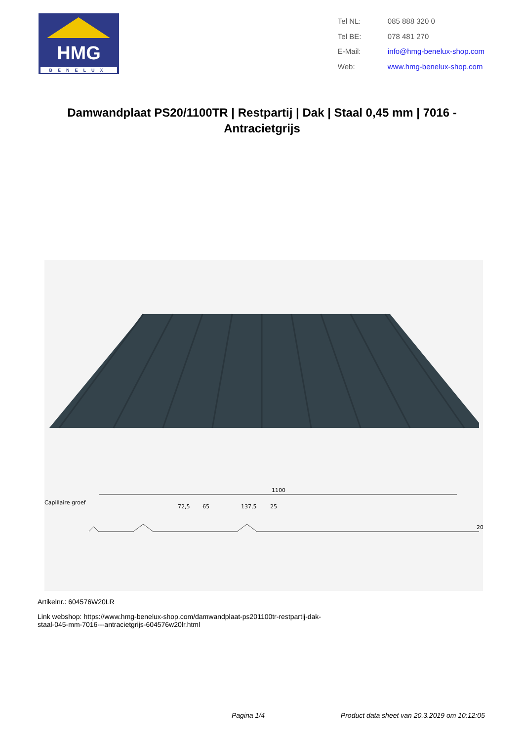HMG
BENELUX
| Tel NL: | 085 888 320 0 |
| Tel BE: | 078 481 270 |
| E-Mail: | info@hmg-benelux-shop.com |
| Web: | www.hmg-benelux-shop.com |
Damwandplaat PS20/1100TR | Restpartij | Dak | Staal 0,45 mm | 7016 - Antracietgrijs
1100
Capillaire groef
72,5
65
137,5
25
20
Artikelnr.: 604576W20LR
Link webshop: https://www.hmg-benelux-shop.com/damwandplaat-ps201100tr-restpartij-dak-
staal-045-mm-7016---antracietgrijs-604576w20lr.html
Pagina 1/4 Product data sheet van 20.3.2019 om 10:12:05